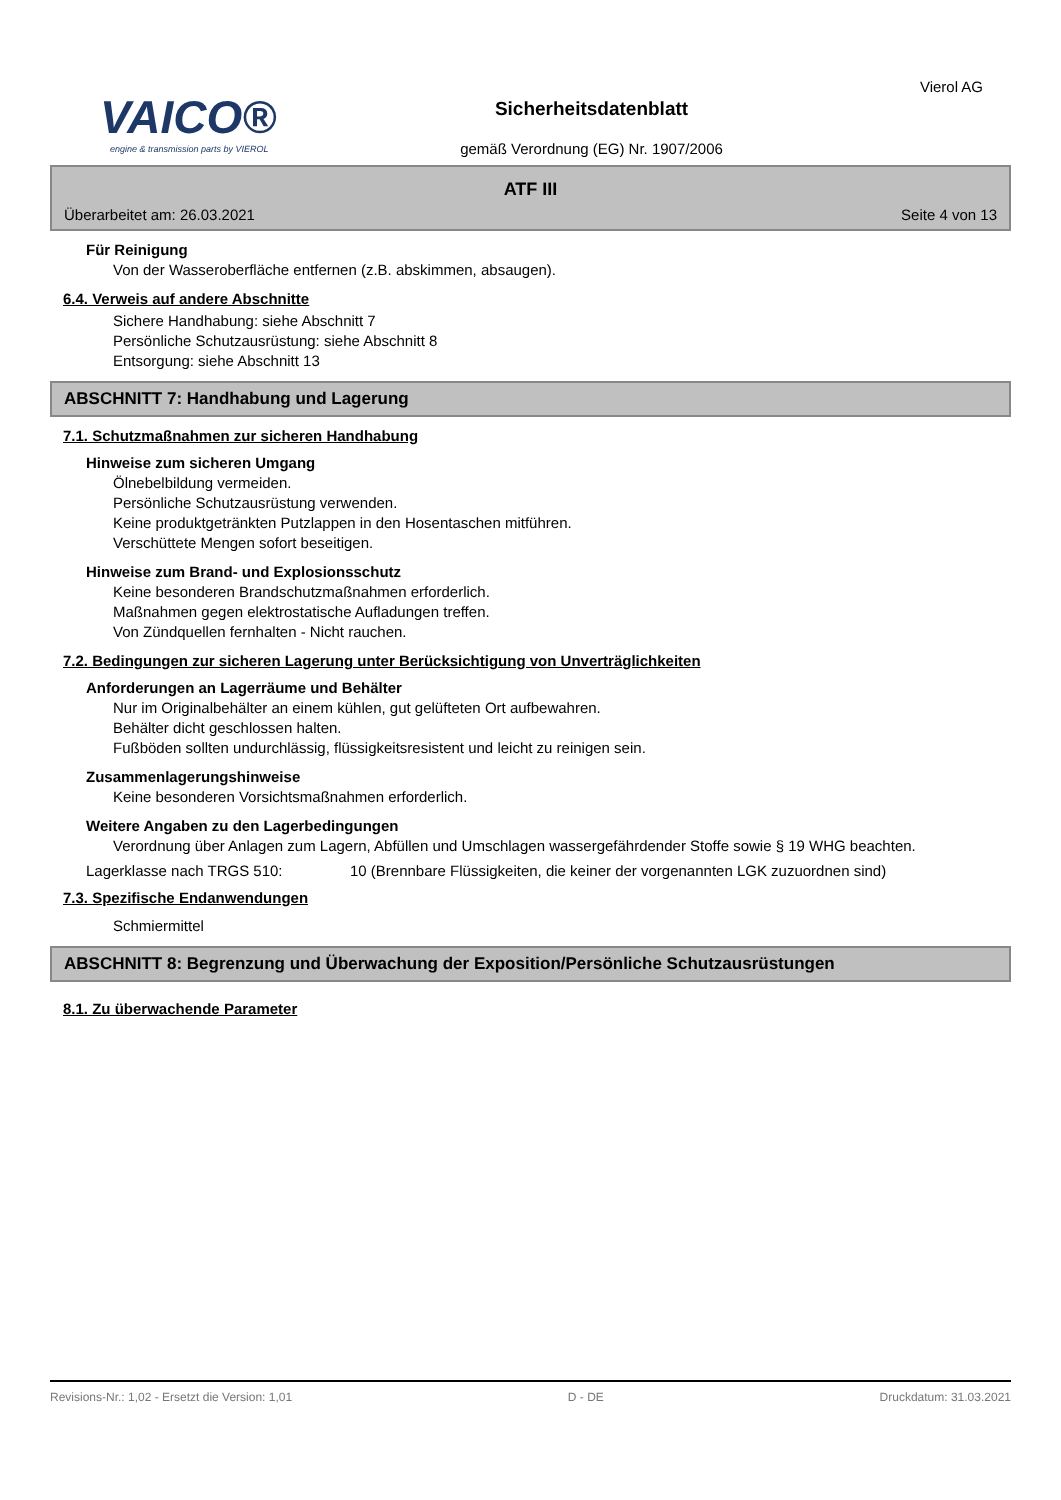VAICO®
engine & transmission parts by VIEROL
Sicherheitsdatenblatt
gemäß Verordnung (EG) Nr. 1907/2006
Vierol AG
ATF III
Überarbeitet am: 26.03.2021 Seite 4 von 13
Für Reinigung
Von der Wasseroberfläche entfernen (z.B. abskimmen, absaugen).
6.4. Verweis auf andere Abschnitte
Sichere Handhabung: siehe Abschnitt 7
Persönliche Schutzausrüstung: siehe Abschnitt 8
Entsorgung: siehe Abschnitt 13
ABSCHNITT 7: Handhabung und Lagerung
7.1. Schutzmaßnahmen zur sicheren Handhabung
Hinweise zum sicheren Umgang
Ölnebelbildung vermeiden.
Persönliche Schutzausrüstung verwenden.
Keine produktgetränkten Putzlappen in den Hosentaschen mitführen.
Verschüttete Mengen sofort beseitigen.
Hinweise zum Brand- und Explosionsschutz
Keine besonderen Brandschutzmaßnahmen erforderlich.
Maßnahmen gegen elektrostatische Aufladungen treffen.
Von Zündquellen fernhalten - Nicht rauchen.
7.2. Bedingungen zur sicheren Lagerung unter Berücksichtigung von Unverträglichkeiten
Anforderungen an Lagerräume und Behälter
Nur im Originalbehälter an einem kühlen, gut gelüfteten Ort aufbewahren.
Behälter dicht geschlossen halten.
Fußböden sollten undurchlässig, flüssigkeitsresistent und leicht zu reinigen sein.
Zusammenlagerungshinweise
Keine besonderen Vorsichtsmaßnahmen erforderlich.
Weitere Angaben zu den Lagerbedingungen
Verordnung über Anlagen zum Lagern, Abfüllen und Umschlagen wassergefährdender Stoffe sowie § 19 WHG beachten.
Lagerklasse nach TRGS 510: 10 (Brennbare Flüssigkeiten, die keiner der vorgenannten LGK zuzuordnen sind)
7.3. Spezifische Endanwendungen
Schmiermittel
ABSCHNITT 8: Begrenzung und Überwachung der Exposition/Persönliche Schutzausrüstungen
8.1. Zu überwachende Parameter
Revisions-Nr.: 1,02 - Ersetzt die Version: 1,01 D - DE Druckdatum: 31.03.2021